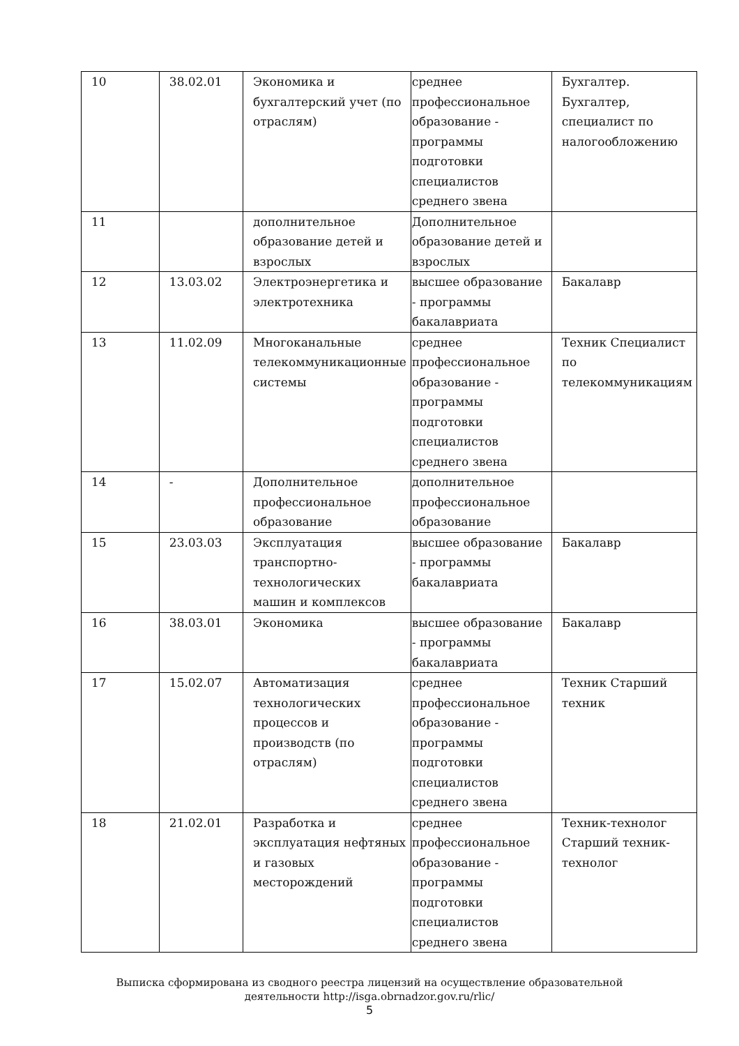| 10 | 38.02.01 | Экономика и бухгалтерский учет (по отраслям) | среднее профессиональное образование - программы подготовки специалистов среднего звена | Бухгалтер. Бухгалтер, специалист по налогообложению |
| 11 | | дополнительное образование детей и взрослых | Дополнительное образование детей и взрослых | |
| 12 | 13.03.02 | Электроэнергетика и электротехника | высшее образование - программы бакалавриата | Бакалавр |
| 13 | 11.02.09 | Многоканальные телекоммуникационные системы | среднее профессиональное образование - программы подготовки специалистов среднего звена | Техник Специалист по телекоммуникациям |
| 14 | - | Дополнительное профессиональное образование | дополнительное профессиональное образование | |
| 15 | 23.03.03 | Эксплуатация транспортно-технологических машин и комплексов | высшее образование - программы бакалавриата | Бакалавр |
| 16 | 38.03.01 | Экономика | высшее образование - программы бакалавриата | Бакалавр |
| 17 | 15.02.07 | Автоматизация технологических процессов и производств (по отраслям) | среднее профессиональное образование - программы подготовки специалистов среднего звена | Техник Старший техник |
| 18 | 21.02.01 | Разработка и эксплуатация нефтяных и газовых месторождений | среднее профессиональное образование - программы подготовки специалистов среднего звена | Техник-технолог Старший техник-технолог |
Выписка сформирована из сводного реестра лицензий на осуществление образовательной
деятельности http://isga.obrnadzor.gov.ru/rlic/
5